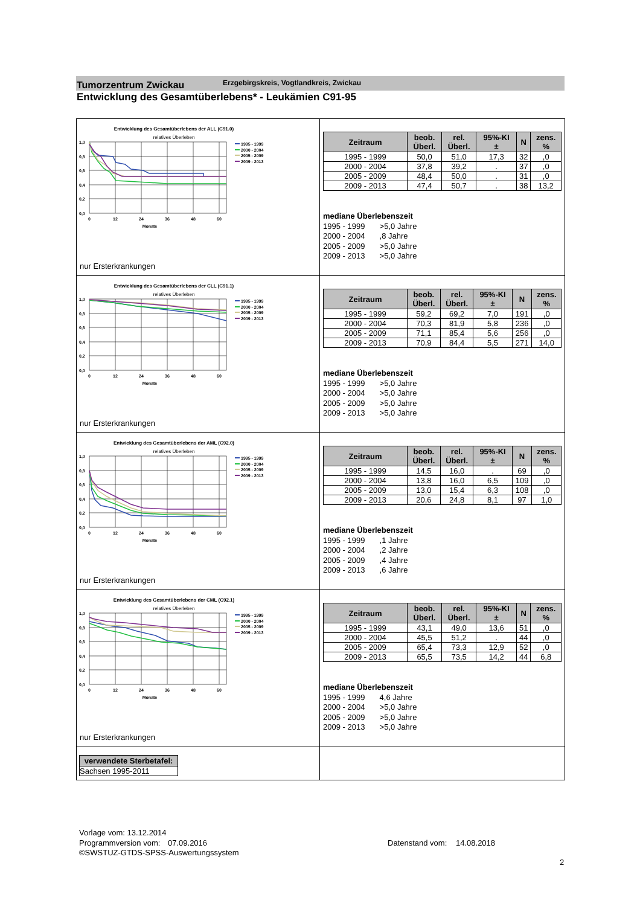Tumorzentrum Zwickau
Erzgebirgskreis, Vogtlandkreis, Zwickau
Entwicklung des Gesamtüberlebens* - Leukämien C91-95
Entwicklung des Gesamtüberlebens der ALL (C91.0)
relatives Überleben
1,0
0,8
0,6
0,4
0,2
0,0
0
12
24
36
48
60
Monate
1995 - 1999
2000 - 2004
2005 - 2009
2009 - 2013
nur Ersterkrankungen
| Zeitraum | beob. Überl. | rel. Überl. | 95%-KI ± | N | zens. % |
| --- | --- | --- | --- | --- | --- |
| 1995 - 1999 | 50,0 | 51,0 | 17,3 | 32 | ,0 |
| 2000 - 2004 | 37,8 | 39,2 | . | 37 | ,0 |
| 2005 - 2009 | 48,4 | 50,0 | . | 31 | ,0 |
| 2009 - 2013 | 47,4 | 50,7 | . | 38 | 13,2 |
mediane Überlebenszeit
1995 - 1999 >5,0 Jahre
2000 - 2004 ,8 Jahre
2005 - 2009 >5,0 Jahre
2009 - 2013 >5,0 Jahre
Entwicklung des Gesamtüberlebens der CLL (C91.1)
relatives Überleben
1,0
0,8
0,6
0,4
0,2
0,0
0
12
24
36
48
60
Monate
1995 - 1999
2000 - 2004
2005 - 2009
2009 - 2013
nur Ersterkrankungen
| Zeitraum | beob. Überl. | rel. Überl. | 95%-KI ± | N | zens. % |
| --- | --- | --- | --- | --- | --- |
| 1995 - 1999 | 59,2 | 69,2 | 7,0 | 191 | ,0 |
| 2000 - 2004 | 70,3 | 81,9 | 5,8 | 236 | ,0 |
| 2005 - 2009 | 71,1 | 85,4 | 5,6 | 256 | ,0 |
| 2009 - 2013 | 70,9 | 84,4 | 5,5 | 271 | 14,0 |
mediane Überlebenszeit
1995 - 1999 >5,0 Jahre
2000 - 2004 >5,0 Jahre
2005 - 2009 >5,0 Jahre
2009 - 2013 >5,0 Jahre
Entwicklung des Gesamtüberlebens der AML (C92.0)
relatives Überleben
1,0
0,8
0,6
0,4
0,2
0,0
0
12
24
36
48
60
Monate
1995 - 1999
2000 - 2004
2005 - 2009
2009 - 2013
nur Ersterkrankungen
| Zeitraum | beob. Überl. | rel. Überl. | 95%-KI ± | N | zens. % |
| --- | --- | --- | --- | --- | --- |
| 1995 - 1999 | 14,5 | 16,0 | . | 69 | ,0 |
| 2000 - 2004 | 13,8 | 16,0 | 6,5 | 109 | ,0 |
| 2005 - 2009 | 13,0 | 15,4 | 6,3 | 108 | ,0 |
| 2009 - 2013 | 20,6 | 24,8 | 8,1 | 97 | 1,0 |
mediane Überlebenszeit
1995 - 1999 ,1 Jahre
2000 - 2004 ,2 Jahre
2005 - 2009 ,4 Jahre
2009 - 2013 ,6 Jahre
Entwicklung des Gesamtüberlebens der CML (C92.1)
relatives Überleben
1,0
0,8
0,6
0,4
0,2
0,0
0
12
24
36
48
60
Monate
1995 - 1999
2000 - 2004
2005 - 2009
2009 - 2013
nur Ersterkrankungen
| Zeitraum | beob. Überl. | rel. Überl. | 95%-KI ± | N | zens. % |
| --- | --- | --- | --- | --- | --- |
| 1995 - 1999 | 43,1 | 49,0 | 13,6 | 51 | ,0 |
| 2000 - 2004 | 45,5 | 51,2 | . | 44 | ,0 |
| 2005 - 2009 | 65,4 | 73,3 | 12,9 | 52 | ,0 |
| 2009 - 2013 | 65,5 | 73,5 | 14,2 | 44 | 6,8 |
mediane Überlebenszeit
1995 - 1999 4,6 Jahre
2000 - 2004 >5,0 Jahre
2005 - 2009 >5,0 Jahre
2009 - 2013 >5,0 Jahre
| verwendete Sterbetafel: |
| --- |
| Sachsen 1995-2011 |
Vorlage vom: 13.12.2014
Programmversion vom: 07.09.2016
©SWSTUZ-GTDS-SPSS-Auswertungssystem
Datenstand vom: 14.08.2018
2